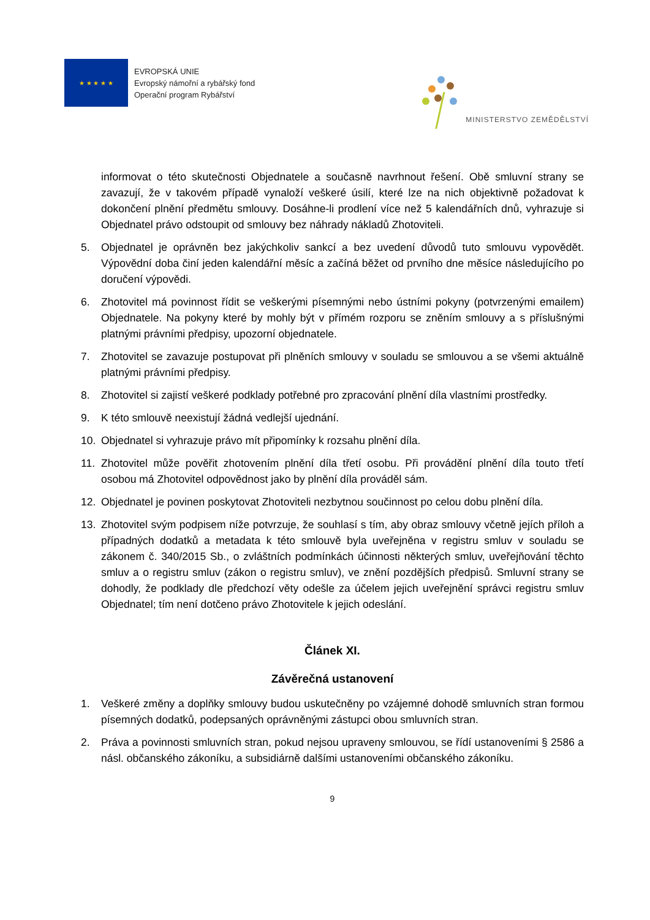★ ★ ★ ★ ★
EVROPSKÁ UNIE
Evropský námořní a rybářský fond
Operační program Rybářství
MINISTERSTVO ZEMĚDĚLSTVÍ
informovat o této skutečnosti Objednatele a současně navrhnout řešení. Obě smluvní strany se zavazují, že v takovém případě vynaloží veškeré úsilí, které lze na nich objektivně požadovat k dokončení plnění předmětu smlouvy. Dosáhne-li prodlení více než 5 kalendářních dnů, vyhrazuje si Objednatel právo odstoupit od smlouvy bez náhrady nákladů Zhotoviteli.
5. Objednatel je oprávněn bez jakýchkoliv sankcí a bez uvedení důvodů tuto smlouvu vypovědět. Výpovědní doba činí jeden kalendářní měsíc a začíná běžet od prvního dne měsíce následujícího po doručení výpovědi.
6. Zhotovitel má povinnost řídit se veškerými písemnými nebo ústními pokyny (potvrzenými emailem) Objednatele. Na pokyny které by mohly být v přímém rozporu se zněním smlouvy a s příslušnými platnými právními předpisy, upozorní objednatele.
7. Zhotovitel se zavazuje postupovat při plněních smlouvy v souladu se smlouvou a se všemi aktuálně platnými právními předpisy.
8. Zhotovitel si zajistí veškeré podklady potřebné pro zpracování plnění díla vlastními prostředky.
9. K této smlouvě neexistují žádná vedlejší ujednání.
10. Objednatel si vyhrazuje právo mít připomínky k rozsahu plnění díla.
11. Zhotovitel může pověřit zhotovením plnění díla třetí osobu. Při provádění plnění díla touto třetí osobou má Zhotovitel odpovědnost jako by plnění díla prováděl sám.
12. Objednatel je povinen poskytovat Zhotoviteli nezbytnou součinnost po celou dobu plnění díla.
13. Zhotovitel svým podpisem níže potvrzuje, že souhlasí s tím, aby obraz smlouvy včetně jejích příloh a případných dodatků a metadata k této smlouvě byla uveřejněna v registru smluv v souladu se zákonem č. 340/2015 Sb., o zvláštních podmínkách účinnosti některých smluv, uveřejňování těchto smluv a o registru smluv (zákon o registru smluv), ve znění pozdějších předpisů. Smluvní strany se dohodly, že podklady dle předchozí věty odešle za účelem jejich uveřejnění správci registru smluv Objednatel; tím není dotčeno právo Zhotovitele k jejich odeslání.
Článek XI.
Závěrečná ustanovení
1. Veškeré změny a doplňky smlouvy budou uskutečněny po vzájemné dohodě smluvních stran formou písemných dodatků, podepsaných oprávněnými zástupci obou smluvních stran.
2. Práva a povinnosti smluvních stran, pokud nejsou upraveny smlouvou, se řídí ustanoveními § 2586 a násl. občanského zákoníku, a subsidiárně dalšími ustanoveními občanského zákoníku.
9